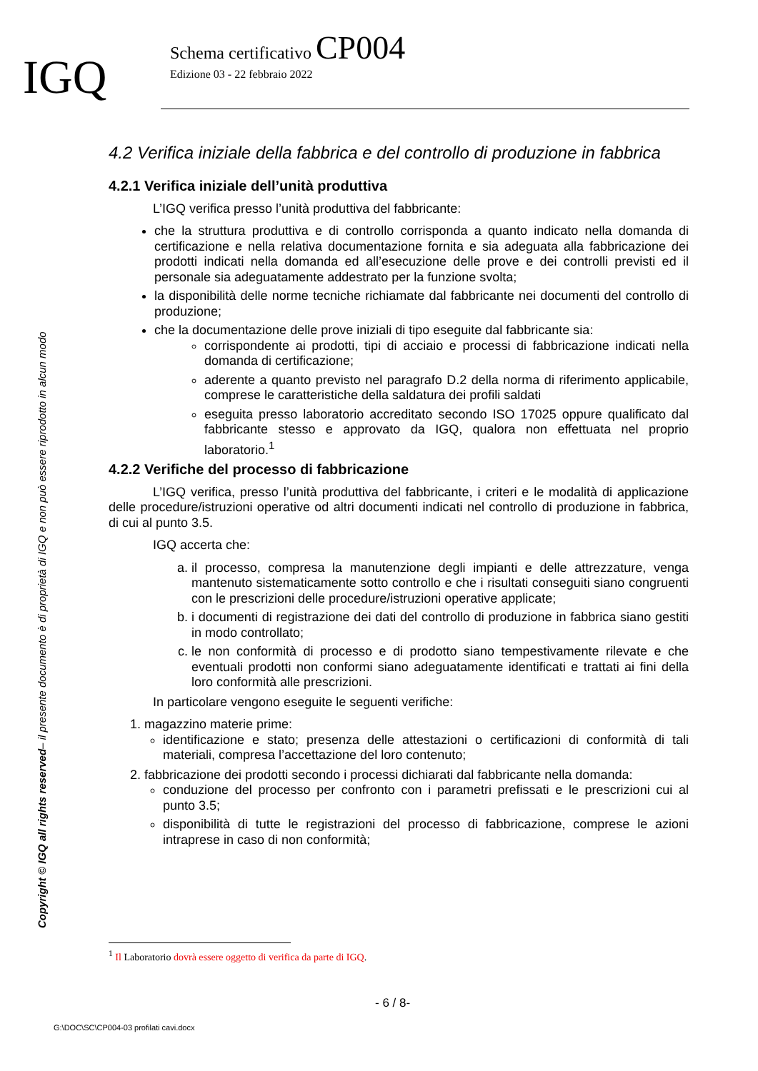IGQ
Schema certificativo CP004
Edizione 03 - 22 febbraio 2022
Copyright © IGQ all rights reserved– il presente documento è di proprietà di IGQ e non può essere riprodotto in alcun modo
4.2 Verifica iniziale della fabbrica e del controllo di produzione in fabbrica
4.2.1 Verifica iniziale dell’unità produttiva
L’IGQ verifica presso l’unità produttiva del fabbricante:
che la struttura produttiva e di controllo corrisponda a quanto indicato nella domanda di certificazione e nella relativa documentazione fornita e sia adeguata alla fabbricazione dei prodotti indicati nella domanda ed all’esecuzione delle prove e dei controlli previsti ed il personale sia adeguatamente addestrato per la funzione svolta;
la disponibilità delle norme tecniche richiamate dal fabbricante nei documenti del controllo di produzione;
che la documentazione delle prove iniziali di tipo eseguite dal fabbricante sia:
corrispondente ai prodotti, tipi di acciaio e processi di fabbricazione indicati nella domanda di certificazione;
aderente a quanto previsto nel paragrafo D.2 della norma di riferimento applicabile, comprese le caratteristiche della saldatura dei profili saldati
eseguita presso laboratorio accreditato secondo ISO 17025 oppure qualificato dal fabbricante stesso e approvato da IGQ, qualora non effettuata nel proprio laboratorio.<sup>1</sup>
4.2.2 Verifiche del processo di fabbricazione
L’IGQ verifica, presso l’unità produttiva del fabbricante, i criteri e le modalità di applicazione delle procedure/istruzioni operative od altri documenti indicati nel controllo di produzione in fabbrica, di cui al punto 3.5.
IGQ accerta che:
a. il processo, compresa la manutenzione degli impianti e delle attrezzature, venga mantenuto sistematicamente sotto controllo e che i risultati conseguiti siano congruenti con le prescrizioni delle procedure/istruzioni operative applicate;
b. i documenti di registrazione dei dati del controllo di produzione in fabbrica siano gestiti in modo controllato;
c. le non conformità di processo e di prodotto siano tempestivamente rilevate e che eventuali prodotti non conformi siano adeguatamente identificati e trattati ai fini della loro conformità alle prescrizioni.
In particolare vengono eseguite le seguenti verifiche:
1. magazzino materie prime:
identificazione e stato; presenza delle attestazioni o certificazioni di conformità di tali materiali, compresa l’accettazione del loro contenuto;
2. fabbricazione dei prodotti secondo i processi dichiarati dal fabbricante nella domanda:
conduzione del processo per confronto con i parametri prefissati e le prescrizioni cui al punto 3.5;
disponibilità di tutte le registrazioni del processo di fabbricazione, comprese le azioni intraprese in caso di non conformità;
<sup>1</sup> Il Laboratorio dovrà essere oggetto di verifica da parte di IGQ.
- 6 / 8-
G:\DOC\SC\CP004-03 profilati cavi.docx